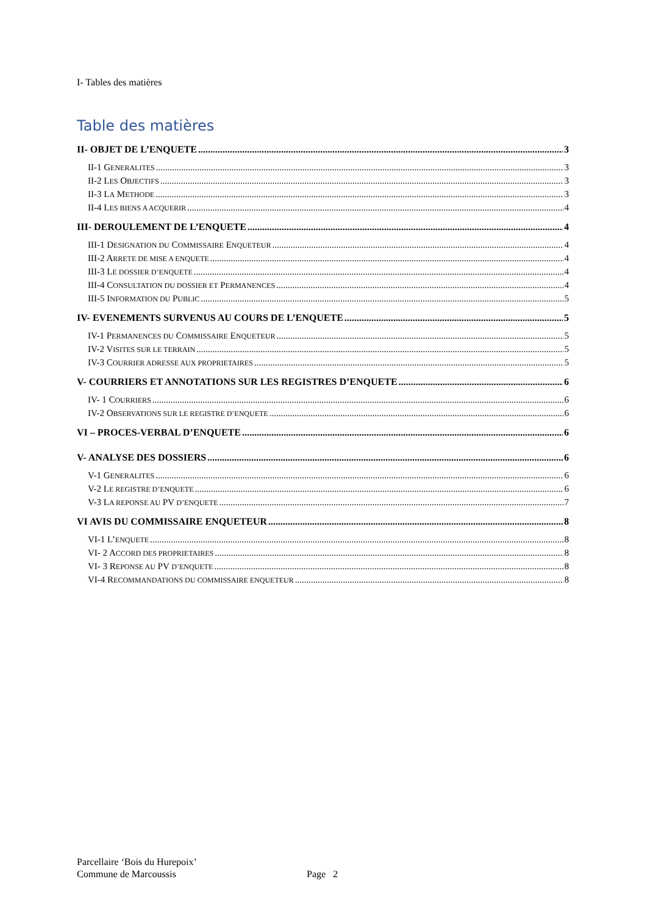I- Tables des matières
Table des matières
II- OBJET DE L’ENQUETE 3
II-1 GENERALITES 3
II-2 LES OBJECTIFS 3
II-3 LA METHODE 3
II-4 LES BIENS A ACQUERIR 4
III- DEROULEMENT DE L’ENQUETE 4
III-1 DESIGNATION DU COMMISSAIRE ENQUETEUR 4
III-2 ARRETE DE MISE A ENQUETE 4
III-3 LE DOSSIER D’ENQUETE 4
III-4 CONSULTATION DU DOSSIER ET PERMANENCES 4
III-5 INFORMATION DU PUBLIC 5
IV- EVENEMENTS SURVENUS AU COURS DE L’ENQUETE 5
IV-1 PERMANENCES DU COMMISSAIRE ENQUETEUR 5
IV-2 VISITES SUR LE TERRAIN 5
IV-3 COURRIER ADRESSE AUX PROPRIETAIRES 5
V- COURRIERS ET ANNOTATIONS SUR LES REGISTRES D’ENQUETE 6
IV- 1 COURRIERS 6
IV-2 OBSERVATIONS SUR LE REGISTRE D’ENQUETE 6
VI – PROCES-VERBAL D’ENQUETE 6
V- ANALYSE DES DOSSIERS 6
V-1 GENERALITES 6
V-2 LE REGISTRE D’ENQUETE 6
V-3 LA REPONSE AU PV D’ENQUETE 7
VI AVIS DU COMMISSAIRE ENQUETEUR 8
VI-1 L’ENQUETE 8
VI- 2 ACCORD DES PROPRIETAIRES 8
VI- 3 REPONSE AU PV D’ENQUETE 8
VI-4 RECOMMANDATIONS DU COMMISSAIRE ENQUETEUR 8
Parcellaire ‘Bois du Hurepoix’
Commune de Marcoussis
Page 2